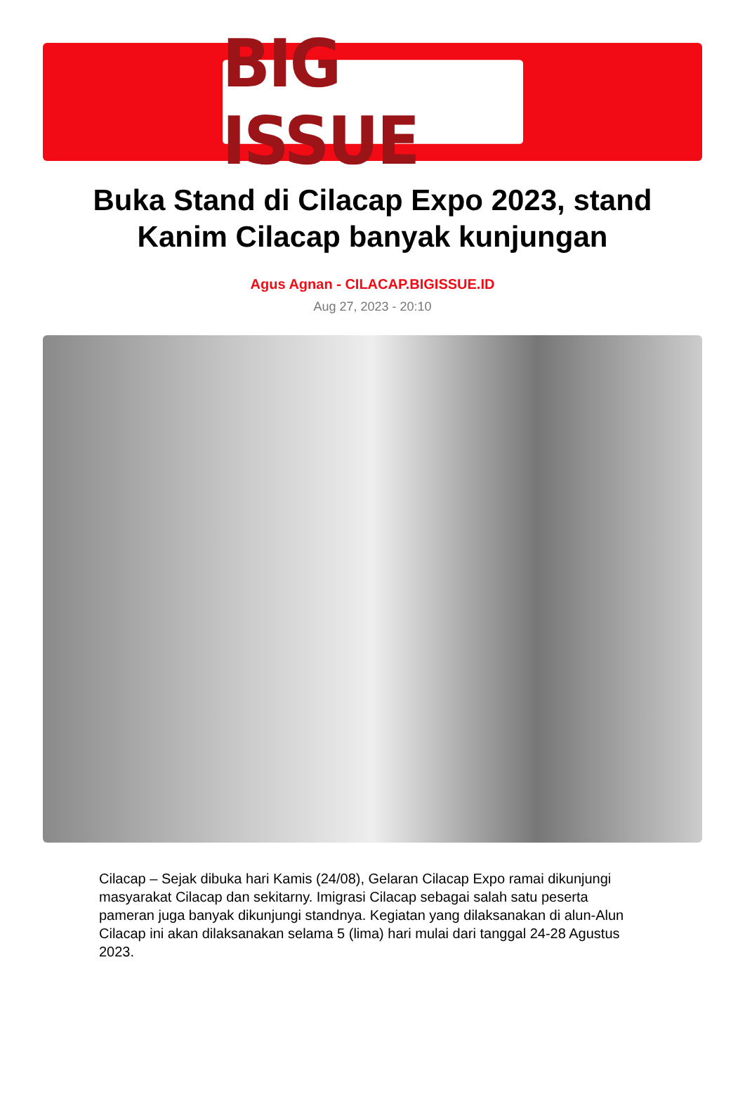BIG ISSUE
Buka Stand di Cilacap Expo 2023, stand Kanim Cilacap banyak kunjungan
Agus Agnan - CILACAP.BIGISSUE.ID
Aug 27, 2023 - 20:10
Cilacap – Sejak dibuka hari Kamis (24/08), Gelaran Cilacap Expo ramai dikunjungi masyarakat Cilacap dan sekitarny. Imigrasi Cilacap sebagai salah satu peserta pameran juga banyak dikunjungi standnya. Kegiatan yang dilaksanakan di alun-Alun Cilacap ini akan dilaksanakan selama 5 (lima) hari mulai dari tanggal 24-28 Agustus 2023.